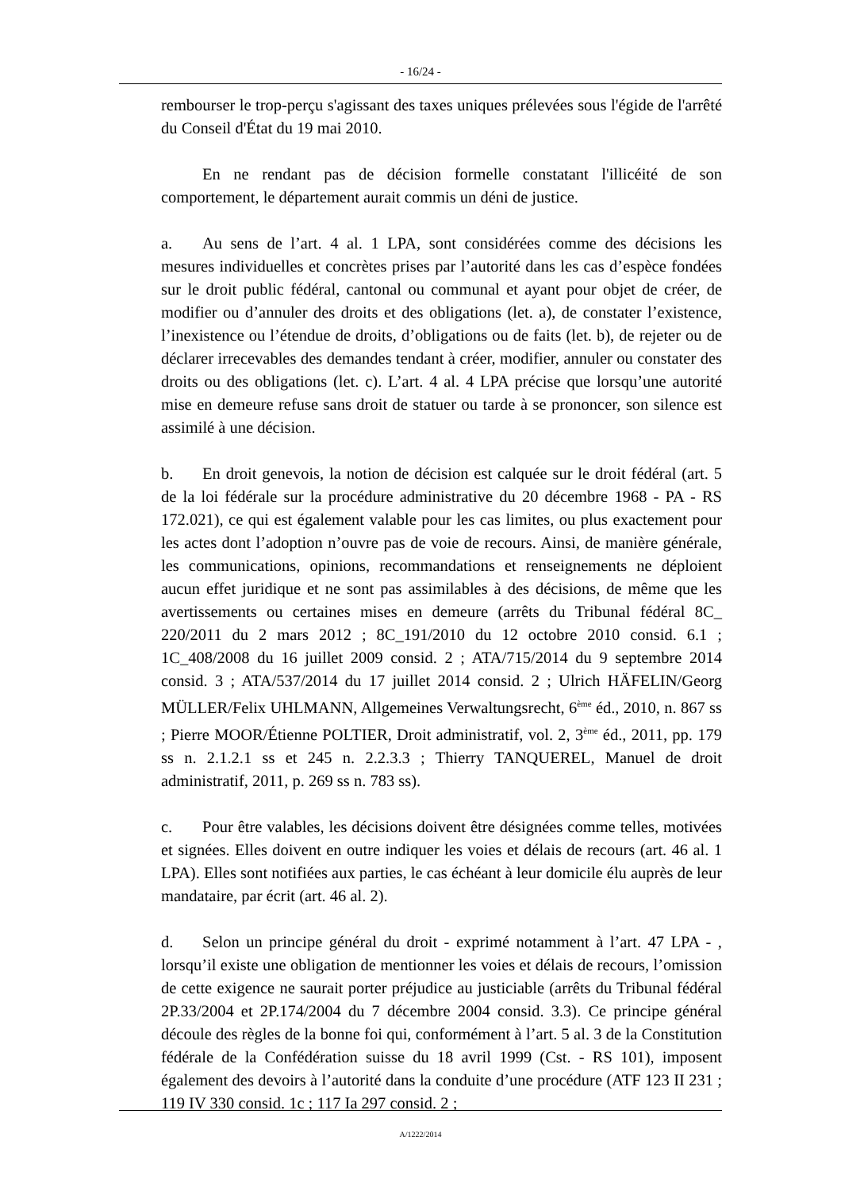- 16/24 -
rembourser le trop-perçu s'agissant des taxes uniques prélevées sous l'égide de l'arrêté du Conseil d'État du 19 mai 2010.
En ne rendant pas de décision formelle constatant l'illicéité de son comportement, le département aurait commis un déni de justice.
a. Au sens de l’art. 4 al. 1 LPA, sont considérées comme des décisions les mesures individuelles et concrètes prises par l’autorité dans les cas d’espèce fondées sur le droit public fédéral, cantonal ou communal et ayant pour objet de créer, de modifier ou d’annuler des droits et des obligations (let. a), de constater l’existence, l’inexistence ou l’étendue de droits, d’obligations ou de faits (let. b), de rejeter ou de déclarer irrecevables des demandes tendant à créer, modifier, annuler ou constater des droits ou des obligations (let. c). L’art. 4 al. 4 LPA précise que lorsqu’une autorité mise en demeure refuse sans droit de statuer ou tarde à se prononcer, son silence est assimilé à une décision.
b. En droit genevois, la notion de décision est calquée sur le droit fédéral (art. 5 de la loi fédérale sur la procédure administrative du 20 décembre 1968 - PA - RS 172.021), ce qui est également valable pour les cas limites, ou plus exactement pour les actes dont l’adoption n’ouvre pas de voie de recours. Ainsi, de manière générale, les communications, opinions, recommandations et renseignements ne déploient aucun effet juridique et ne sont pas assimilables à des décisions, de même que les avertissements ou certaines mises en demeure (arrêts du Tribunal fédéral 8C_ 220/2011 du 2 mars 2012 ; 8C_191/2010 du 12 octobre 2010 consid. 6.1 ; 1C_408/2008 du 16 juillet 2009 consid. 2 ; ATA/715/2014 du 9 septembre 2014 consid. 3 ; ATA/537/2014 du 17 juillet 2014 consid. 2 ; Ulrich HÄFELIN/Georg MÜLLER/Felix UHLMANN, Allgemeines Verwaltungsrecht, 6<sup>ème</sup> éd., 2010, n. 867 ss ; Pierre MOOR/Étienne POLTIER, Droit administratif, vol. 2, 3<sup>ème</sup> éd., 2011, pp. 179 ss n. 2.1.2.1 ss et 245 n. 2.2.3.3 ; Thierry TANQUEREL, Manuel de droit administratif, 2011, p. 269 ss n. 783 ss).
c. Pour être valables, les décisions doivent être désignées comme telles, motivées et signées. Elles doivent en outre indiquer les voies et délais de recours (art. 46 al. 1 LPA). Elles sont notifiées aux parties, le cas échéant à leur domicile élu auprès de leur mandataire, par écrit (art. 46 al. 2).
d. Selon un principe général du droit - exprimé notamment à l’art. 47 LPA - , lorsqu’il existe une obligation de mentionner les voies et délais de recours, l’omission de cette exigence ne saurait porter préjudice au justiciable (arrêts du Tribunal fédéral 2P.33/2004 et 2P.174/2004 du 7 décembre 2004 consid. 3.3). Ce principe général découle des règles de la bonne foi qui, conformément à l’art. 5 al. 3 de la Constitution fédérale de la Confédération suisse du 18 avril 1999 (Cst. - RS 101), imposent également des devoirs à l’autorité dans la conduite d’une procédure (ATF 123 II 231 ; 119 IV 330 consid. 1c ; 117 Ia 297 consid. 2 ;
A/1222/2014